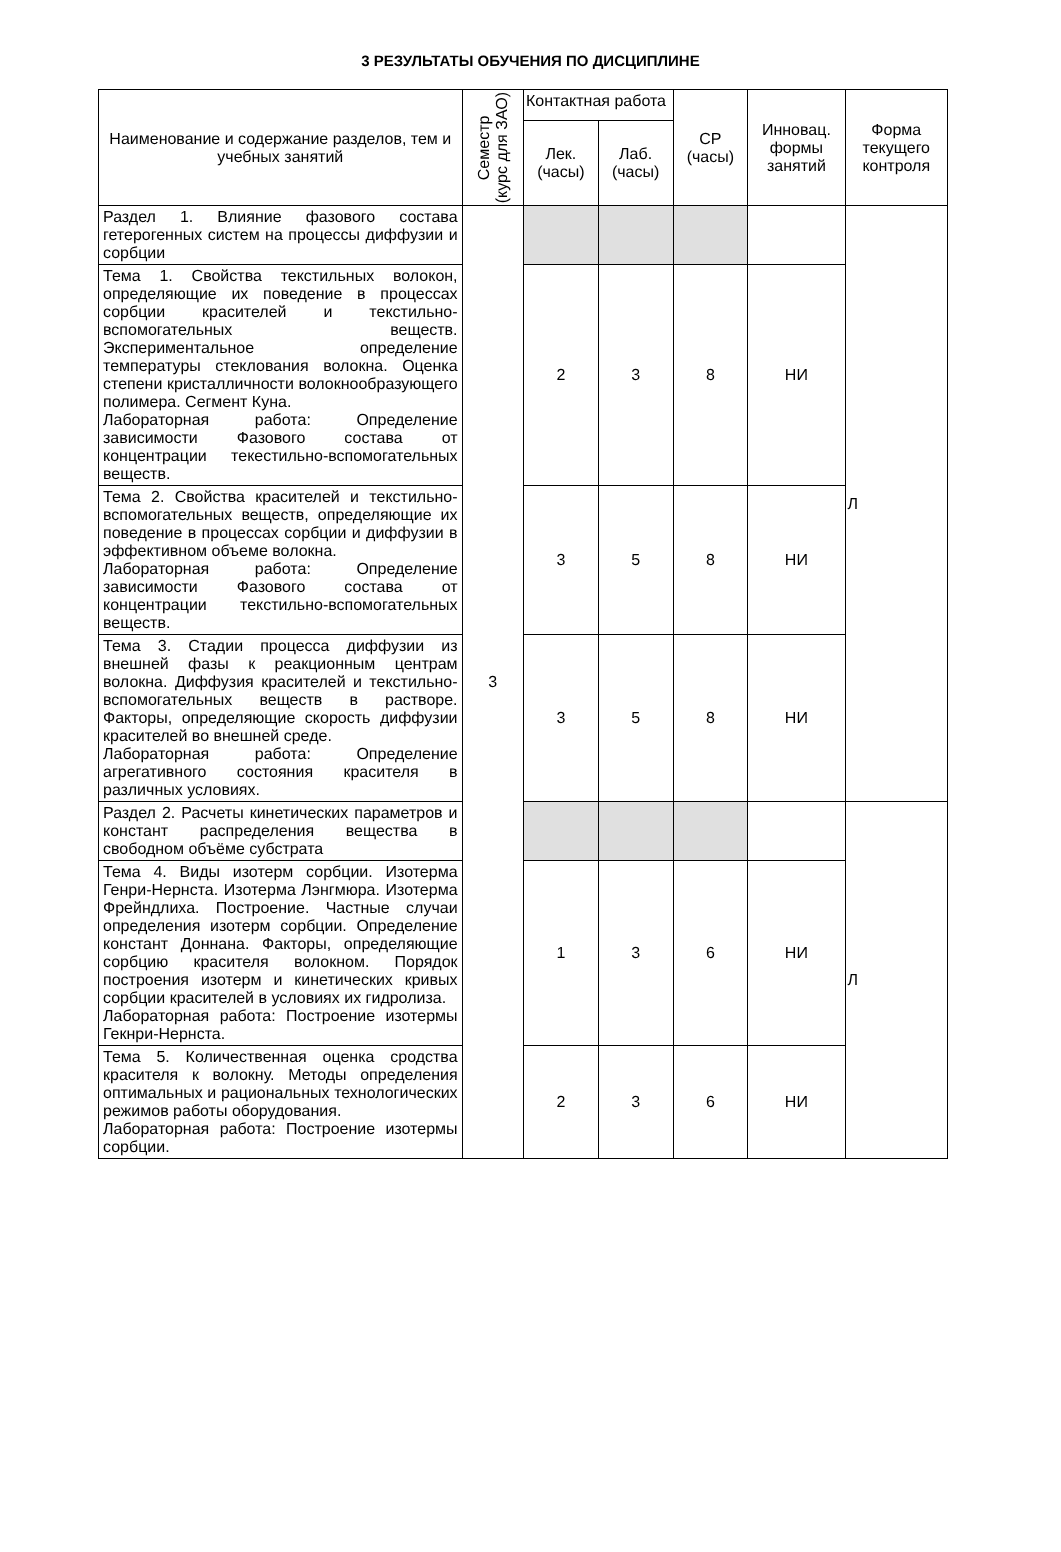3 РЕЗУЛЬТАТЫ ОБУЧЕНИЯ ПО ДИСЦИПЛИНЕ
| Наименование и содержание разделов, тем и учебных занятий | Семестр (курс для ЗАО) | Контактная работа | | СР (часы) | Инновац. формы занятий | Форма текущего контроля |
| --- | --- | --- | --- | --- | --- | --- |
| | | Лек. (часы) | Лаб. (часы) | | | |
| Раздел 1. Влияние фазового состава гетерогенных систем на процессы диффузии и сорбции | 3 | | | | | Л |
| Тема 1. Свойства текстильных волокон, определяющие их поведение в процессах сорбции красителей и текстильно-вспомогательных веществ. Экспериментальное определение температуры стеклования волокна. Оценка степени кристалличности волокнообразующего полимера. Сегмент Куна. Лабораторная работа: Определение зависимости Фазового состава от концентрации текестильно-вспомогательных веществ. | | 2 | 3 | 8 | НИ | |
| Тема 2. Свойства красителей и текстильно- вспомогательных веществ, определяющие их поведение в процессах сорбции и диффузии в эффективном объеме волокна. Лабораторная работа: Определение зависимости Фазового состава от концентрации текстильно-вспомогательных веществ. | | 3 | 5 | 8 | НИ | |
| Тема 3. Стадии процесса диффузии из внешней фазы к реакционным центрам волокна. Диффузия красителей и текстильно-вспомогательных веществ в растворе. Факторы, определяющие скорость диффузии красителей во внешней среде. Лабораторная работа: Определение агрегативного состояния красителя в различных условиях. | | 3 | 5 | 8 | НИ | |
| Раздел 2. Расчеты кинетических параметров и констант распределения вещества в свободном объёме субстрата | | | | | | Л |
| Тема 4. Виды изотерм сорбции. Изотерма Генри-Нернста. Изотерма Лэнгмюра. Изотерма Фрейндлиха. Построение. Частные случаи определения изотерм сорбции. Определение констант Доннана. Факторы, определяющие сорбцию красителя волокном. Порядок построения изотерм и кинетических кривых сорбции красителей в условиях их гидролиза. Лабораторная работа: Построение изотермы Гекнри-Нернста. | | 1 | 3 | 6 | НИ | |
| Тема 5. Количественная оценка сродства красителя к волокну. Методы определения оптимальных и рациональных технологических режимов работы оборудования. Лабораторная работа: Построение изотермы сорбции. | | 2 | 3 | 6 | НИ | |